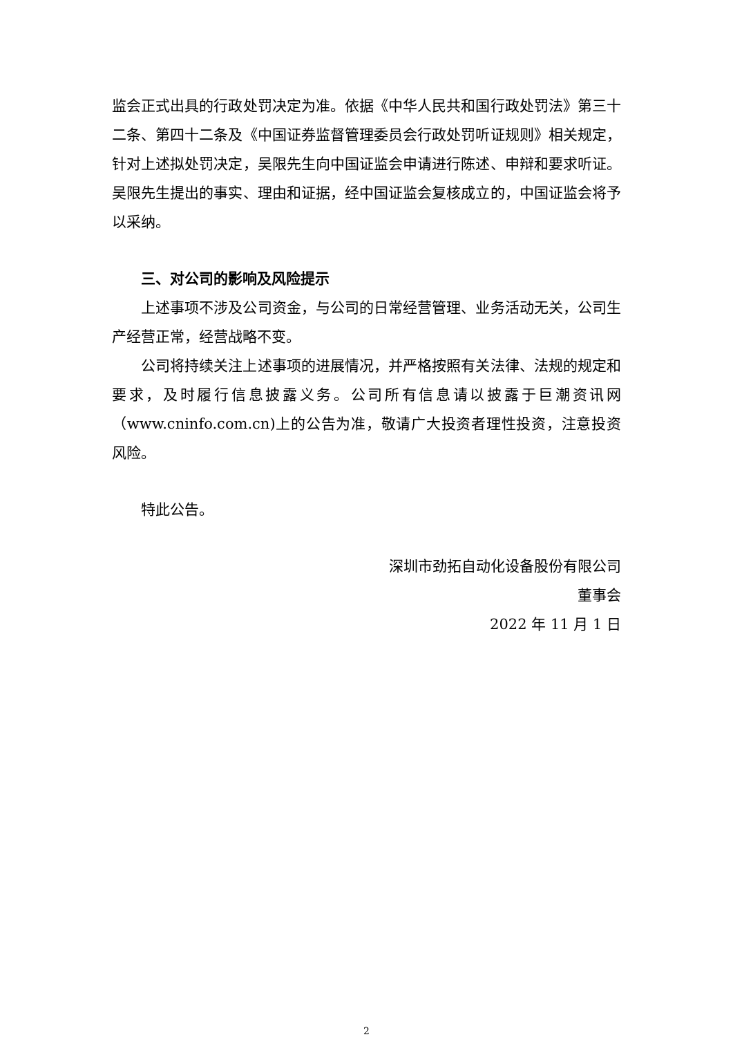监会正式出具的行政处罚决定为准。依据《中华人民共和国行政处罚法》第三十二条、第四十二条及《中国证券监督管理委员会行政处罚听证规则》相关规定，针对上述拟处罚决定，吴限先生向中国证监会申请进行陈述、申辩和要求听证。吴限先生提出的事实、理由和证据，经中国证监会复核成立的，中国证监会将予以采纳。
三、对公司的影响及风险提示
上述事项不涉及公司资金，与公司的日常经营管理、业务活动无关，公司生产经营正常，经营战略不变。
公司将持续关注上述事项的进展情况，并严格按照有关法律、法规的规定和要求，及时履行信息披露义务。公司所有信息请以披露于巨潮资讯网（www.cninfo.com.cn)上的公告为准，敬请广大投资者理性投资，注意投资风险。
特此公告。
深圳市劲拓自动化设备股份有限公司
董事会
2022 年 11 月 1 日
2